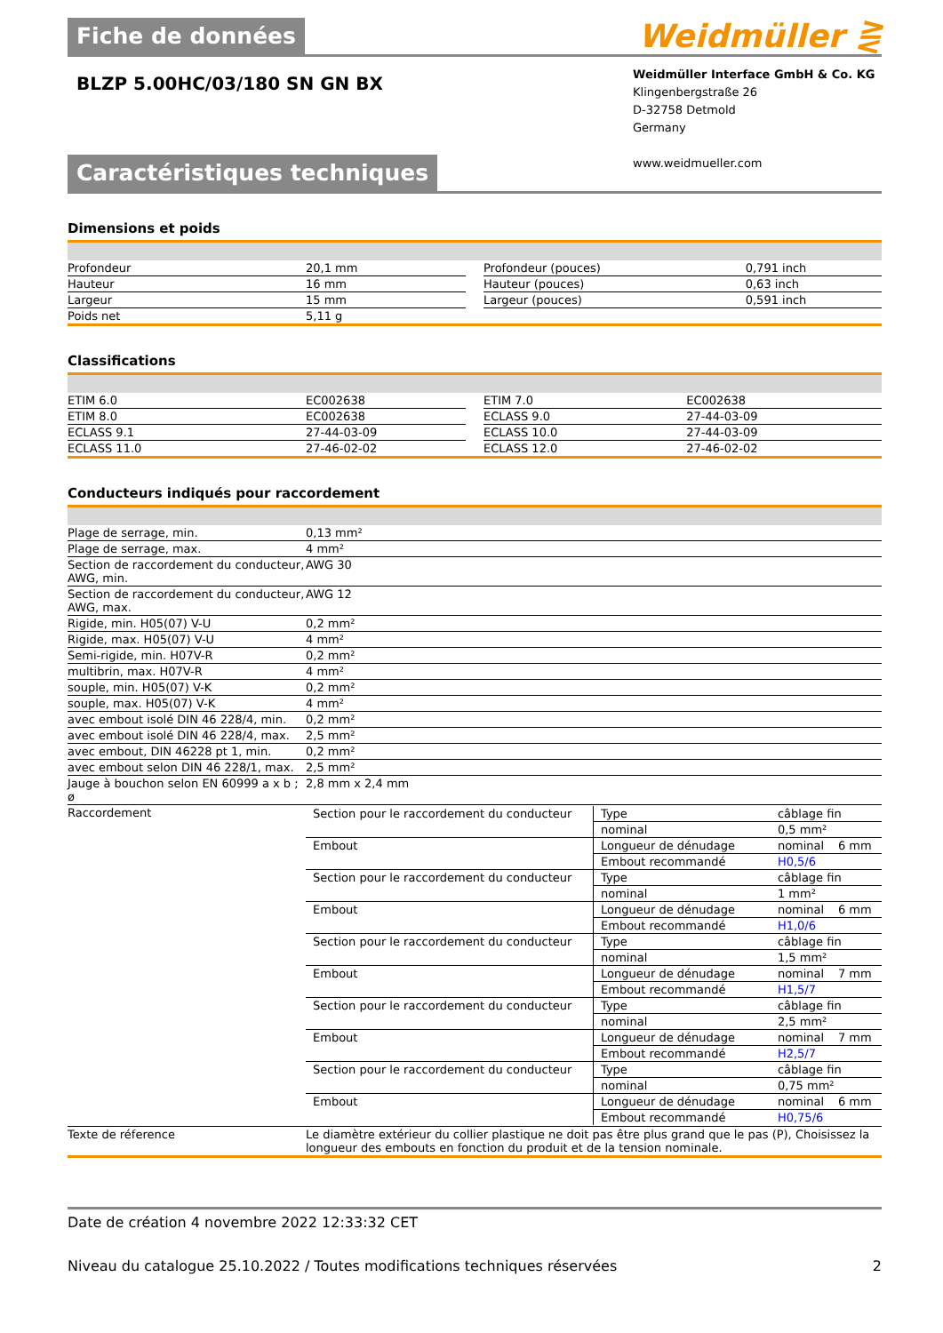Fiche de données
Weidmüller ⋛
BLZP 5.00HC/03/180 SN GN BX
Weidmüller Interface GmbH & Co. KG
Klingenbergstraße 26
D-32758 Detmold
Germany
www.weidmueller.com
Caractéristiques techniques
Dimensions et poids
| Profondeur | 20,1 mm | | Profondeur (pouces) | 0,791 inch |
| Hauteur | 16 mm | | Hauteur (pouces) | 0,63 inch |
| Largeur | 15 mm | | Largeur (pouces) | 0,591 inch |
| Poids net | 5,11 g | | | |
Classifications
| ETIM 6.0 | EC002638 | | ETIM 7.0 | EC002638 |
| ETIM 8.0 | EC002638 | | ECLASS 9.0 | 27-44-03-09 |
| ECLASS 9.1 | 27-44-03-09 | | ECLASS 10.0 | 27-44-03-09 |
| ECLASS 11.0 | 27-46-02-02 | | ECLASS 12.0 | 27-46-02-02 |
Conducteurs indiqués pour raccordement
| Plage de serrage, min. | 0,13 mm² |
| Plage de serrage, max. | 4 mm² |
| Section de raccordement du conducteur, AWG, min. | AWG 30 |
| Section de raccordement du conducteur, AWG, max. | AWG 12 |
| Rigide, min. H05(07) V-U | 0,2 mm² |
| Rigide, max. H05(07) V-U | 4 mm² |
| Semi-rigide, min. H07V-R | 0,2 mm² |
| multibrin, max. H07V-R | 4 mm² |
| souple, min. H05(07) V-K | 0,2 mm² |
| souple, max. H05(07) V-K | 4 mm² |
| avec embout isolé DIN 46 228/4, min. | 0,2 mm² |
| avec embout isolé DIN 46 228/4, max. | 2,5 mm² |
| avec embout, DIN 46228 pt 1, min. | 0,2 mm² |
| avec embout selon DIN 46 228/1, max. | 2,5 mm² |
| Jauge à bouchon selon EN 60999 a x b ; ø | 2,8 mm x 2,4 mm |
| Raccordement | / Section pour le raccordement du conducteur / Type / câblage fin / / / / nominal / 0,5 mm² / / / Embout / Longueur de dénudage / nominal / 6 mm / / / Embout recommandé / H0,5/6 / / / Section pour le raccordement du conducteur / Type / câblage fin / / / / nominal / 1 mm² / / / Embout / Longueur de dénudage / nominal / 6 mm / / / Embout recommandé / H1,0/6 / / / Section pour le raccordement du conducteur / Type / câblage fin / / / / nominal / 1,5 mm² / / / Embout / Longueur de dénudage / nominal / 7 mm / / / Embout recommandé / H1,5/7 / / / Section pour le raccordement du conducteur / Type / câblage fin / / / / nominal / 2,5 mm² / / / Embout / Longueur de dénudage / nominal / 7 mm / / / Embout recommandé / H2,5/7 / / / Section pour le raccordement du conducteur / Type / câblage fin / / / / nominal / 0,75 mm² / / / Embout / Longueur de dénudage / nominal / 6 mm / / / Embout recommandé / H0,75/6 / / |
| Texte de réference | Le diamètre extérieur du collier plastique ne doit pas être plus grand que le pas (P), Choisissez la longueur des embouts en fonction du produit et de la tension nominale. |
Date de création 4 novembre 2022 12:33:32 CET
Niveau du catalogue 25.10.2022 / Toutes modifications techniques réservées 2